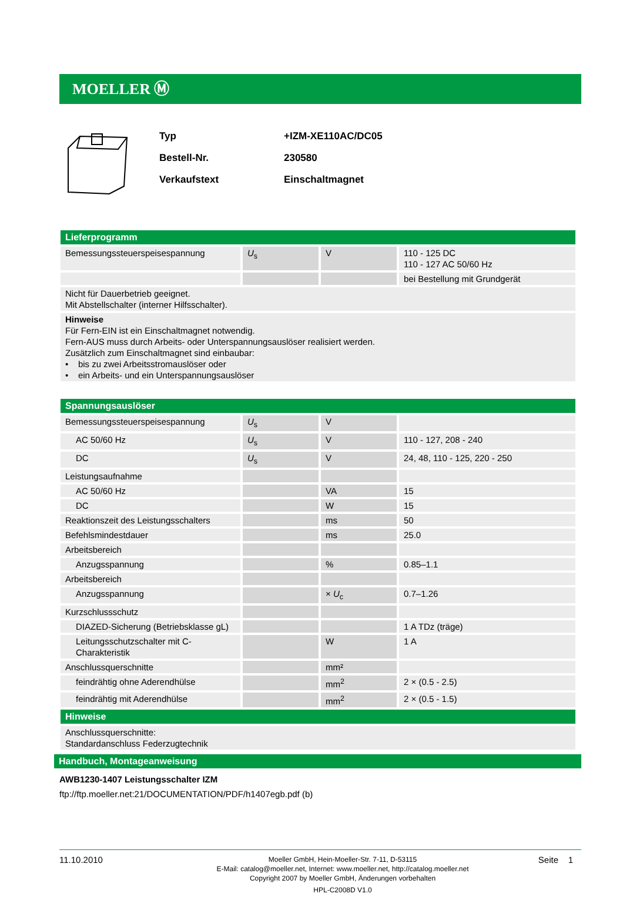MOELLER Ⓜ
Typ +IZM-XE110AC/DC05
Bestell-Nr. 230580
Verkaufstext Einschaltmagnet
| Lieferprogramm | | | |
| --- | --- | --- | --- |
| Bemessungssteuerspeisespannung | U<sub>s</sub> | V | 110 - 125 DC 110 - 127 AC 50/60 Hz |
| | | | bei Bestellung mit Grundgerät |
| Nicht für Dauerbetrieb geeignet. Mit Abstellschalter (interner Hilfsschalter). | | | |
| Hinweise Für Fern-EIN ist ein Einschaltmagnet notwendig. Fern-AUS muss durch Arbeits- oder Unterspannungsauslöser realisiert werden. Zusätzlich zum Einschaltmagnet sind einbaubar: • bis zu zwei Arbeitsstromauslöser oder • ein Arbeits- und ein Unterspannungsauslöser | | | |
| Spannungsauslöser | | | |
| --- | --- | --- | --- |
| Bemessungssteuerspeisespannung | U<sub>s</sub> | V | |
| AC 50/60 Hz | U<sub>s</sub> | V | 110 - 127, 208 - 240 |
| DC | U<sub>s</sub> | V | 24, 48, 110 - 125, 220 - 250 |
| Leistungsaufnahme | | | |
| AC 50/60 Hz | | VA | 15 |
| DC | | W | 15 |
| Reaktionszeit des Leistungsschalters | | ms | 50 |
| Befehlsmindestdauer | | ms | 25.0 |
| Arbeitsbereich | | | |
| Anzugsspannung | | % | 0.85–1.1 |
| Arbeitsbereich | | | |
| Anzugsspannung | | × U<sub>c</sub> | 0.7–1.26 |
| Kurzschlussschutz | | | |
| DIAZED-Sicherung (Betriebsklasse gL) | | | 1 A TDz (träge) |
| Leitungsschutzschalter mit C-Charakteristik | | W | 1 A |
| Anschlussquerschnitte | | mm² | |
| feindrähtig ohne Aderendhülse | | mm<sup>2</sup> | 2 × (0.5 - 2.5) |
| feindrähtig mit Aderendhülse | | mm<sup>2</sup> | 2 × (0.5 - 1.5) |
| Hinweise | | | |
| Anschlussquerschnitte: Standardanschluss Federzugtechnik | | | |
Handbuch, Montageanweisung
AWB1230-1407 Leistungsschalter IZM
ftp://ftp.moeller.net:21/DOCUMENTATION/PDF/h1407egb.pdf (b)
11.10.2010
Moeller GmbH, Hein-Moeller-Str. 7-11, D-53115
E-Mail: catalog@moeller.net, Internet: www.moeller.net, http://catalog.moeller.net
Copyright 2007 by Moeller GmbH, Änderungen vorbehalten
HPL-C2008D V1.0
Seite 1